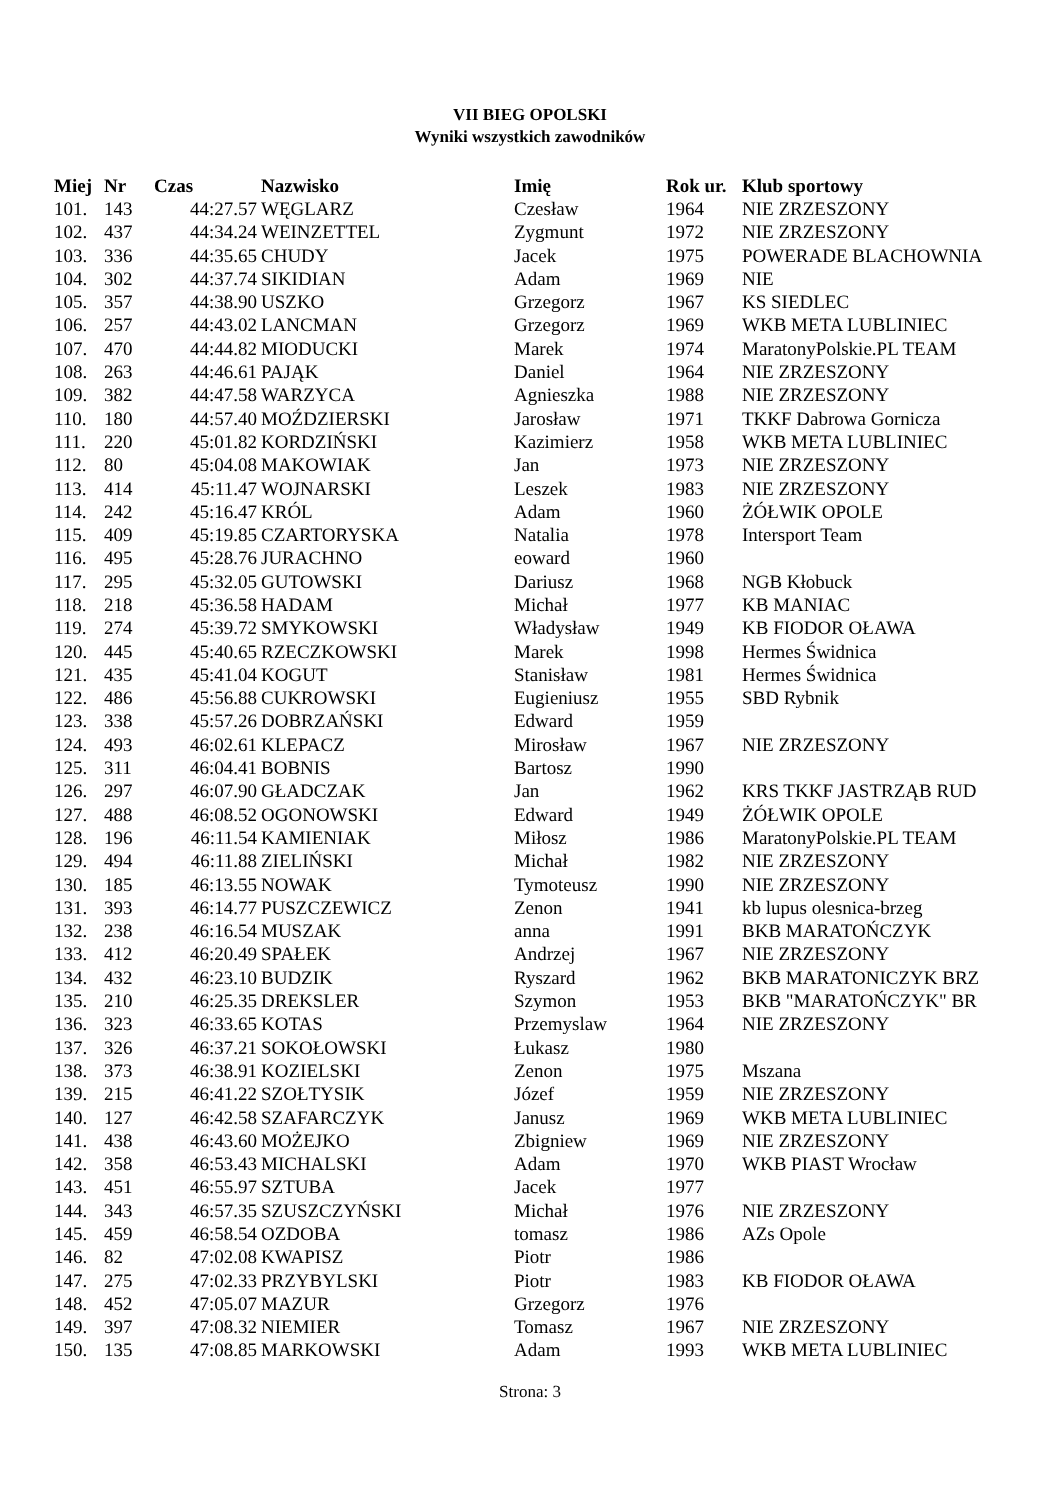VII BIEG OPOLSKI
Wyniki wszystkich zawodników
| Miej | Nr | Czas | Nazwisko | Imię | Rok ur. | Klub sportowy |
| --- | --- | --- | --- | --- | --- | --- |
| 101. | 143 | 44:27.57 | WĘGLARZ | Czesław | 1964 | NIE ZRZESZONY |
| 102. | 437 | 44:34.24 | WEINZETTEL | Zygmunt | 1972 | NIE ZRZESZONY |
| 103. | 336 | 44:35.65 | CHUDY | Jacek | 1975 | POWERADE BLACHOWNIA |
| 104. | 302 | 44:37.74 | SIKIDIAN | Adam | 1969 | NIE |
| 105. | 357 | 44:38.90 | USZKO | Grzegorz | 1967 | KS SIEDLEC |
| 106. | 257 | 44:43.02 | LANCMAN | Grzegorz | 1969 | WKB META LUBLINIEC |
| 107. | 470 | 44:44.82 | MIODUCKI | Marek | 1974 | MaratonyPolskie.PL TEAM |
| 108. | 263 | 44:46.61 | PAJĄK | Daniel | 1964 | NIE ZRZESZONY |
| 109. | 382 | 44:47.58 | WARZYCA | Agnieszka | 1988 | NIE ZRZESZONY |
| 110. | 180 | 44:57.40 | MOŹDZIERSKI | Jarosław | 1971 | TKKF Dabrowa Gornicza |
| 111. | 220 | 45:01.82 | KORDZIŃSKI | Kazimierz | 1958 | WKB META LUBLINIEC |
| 112. | 80 | 45:04.08 | MAKOWIAK | Jan | 1973 | NIE ZRZESZONY |
| 113. | 414 | 45:11.47 | WOJNARSKI | Leszek | 1983 | NIE ZRZESZONY |
| 114. | 242 | 45:16.47 | KRÓL | Adam | 1960 | ŻÓŁWIK OPOLE |
| 115. | 409 | 45:19.85 | CZARTORYSKA | Natalia | 1978 | Intersport Team |
| 116. | 495 | 45:28.76 | JURACHNO | eoward | 1960 | |
| 117. | 295 | 45:32.05 | GUTOWSKI | Dariusz | 1968 | NGB Kłobuck |
| 118. | 218 | 45:36.58 | HADAM | Michał | 1977 | KB MANIAC |
| 119. | 274 | 45:39.72 | SMYKOWSKI | Władysław | 1949 | KB FIODOR OŁAWA |
| 120. | 445 | 45:40.65 | RZECZKOWSKI | Marek | 1998 | Hermes Świdnica |
| 121. | 435 | 45:41.04 | KOGUT | Stanisław | 1981 | Hermes Świdnica |
| 122. | 486 | 45:56.88 | CUKROWSKI | Eugieniusz | 1955 | SBD Rybnik |
| 123. | 338 | 45:57.26 | DOBRZAŃSKI | Edward | 1959 | |
| 124. | 493 | 46:02.61 | KLEPACZ | Mirosław | 1967 | NIE ZRZESZONY |
| 125. | 311 | 46:04.41 | BOBNIS | Bartosz | 1990 | |
| 126. | 297 | 46:07.90 | GŁADCZAK | Jan | 1962 | KRS TKKF JASTRZĄB RUD |
| 127. | 488 | 46:08.52 | OGONOWSKI | Edward | 1949 | ŻÓŁWIK OPOLE |
| 128. | 196 | 46:11.54 | KAMIENIAK | Miłosz | 1986 | MaratonyPolskie.PL TEAM |
| 129. | 494 | 46:11.88 | ZIELIŃSKI | Michał | 1982 | NIE ZRZESZONY |
| 130. | 185 | 46:13.55 | NOWAK | Tymoteusz | 1990 | NIE ZRZESZONY |
| 131. | 393 | 46:14.77 | PUSZCZEWICZ | Zenon | 1941 | kb lupus olesnica-brzeg |
| 132. | 238 | 46:16.54 | MUSZAK | anna | 1991 | BKB MARATOŃCZYK |
| 133. | 412 | 46:20.49 | SPAŁEK | Andrzej | 1967 | NIE ZRZESZONY |
| 134. | 432 | 46:23.10 | BUDZIK | Ryszard | 1962 | BKB MARATONICZYK BRZ |
| 135. | 210 | 46:25.35 | DREKSLER | Szymon | 1953 | BKB "MARATOŃCZYK" BR |
| 136. | 323 | 46:33.65 | KOTAS | Przemyslaw | 1964 | NIE ZRZESZONY |
| 137. | 326 | 46:37.21 | SOKOŁOWSKI | Łukasz | 1980 | |
| 138. | 373 | 46:38.91 | KOZIELSKI | Zenon | 1975 | Mszana |
| 139. | 215 | 46:41.22 | SZOŁTYSIK | Józef | 1959 | NIE ZRZESZONY |
| 140. | 127 | 46:42.58 | SZAFARCZYK | Janusz | 1969 | WKB META LUBLINIEC |
| 141. | 438 | 46:43.60 | MOŻEJKO | Zbigniew | 1969 | NIE ZRZESZONY |
| 142. | 358 | 46:53.43 | MICHALSKI | Adam | 1970 | WKB PIAST Wrocław |
| 143. | 451 | 46:55.97 | SZTUBA | Jacek | 1977 | |
| 144. | 343 | 46:57.35 | SZUSZCZYŃSKI | Michał | 1976 | NIE ZRZESZONY |
| 145. | 459 | 46:58.54 | OZDOBA | tomasz | 1986 | AZs Opole |
| 146. | 82 | 47:02.08 | KWAPISZ | Piotr | 1986 | |
| 147. | 275 | 47:02.33 | PRZYBYLSKI | Piotr | 1983 | KB FIODOR OŁAWA |
| 148. | 452 | 47:05.07 | MAZUR | Grzegorz | 1976 | |
| 149. | 397 | 47:08.32 | NIEMIER | Tomasz | 1967 | NIE ZRZESZONY |
| 150. | 135 | 47:08.85 | MARKOWSKI | Adam | 1993 | WKB META LUBLINIEC |
Strona: 3